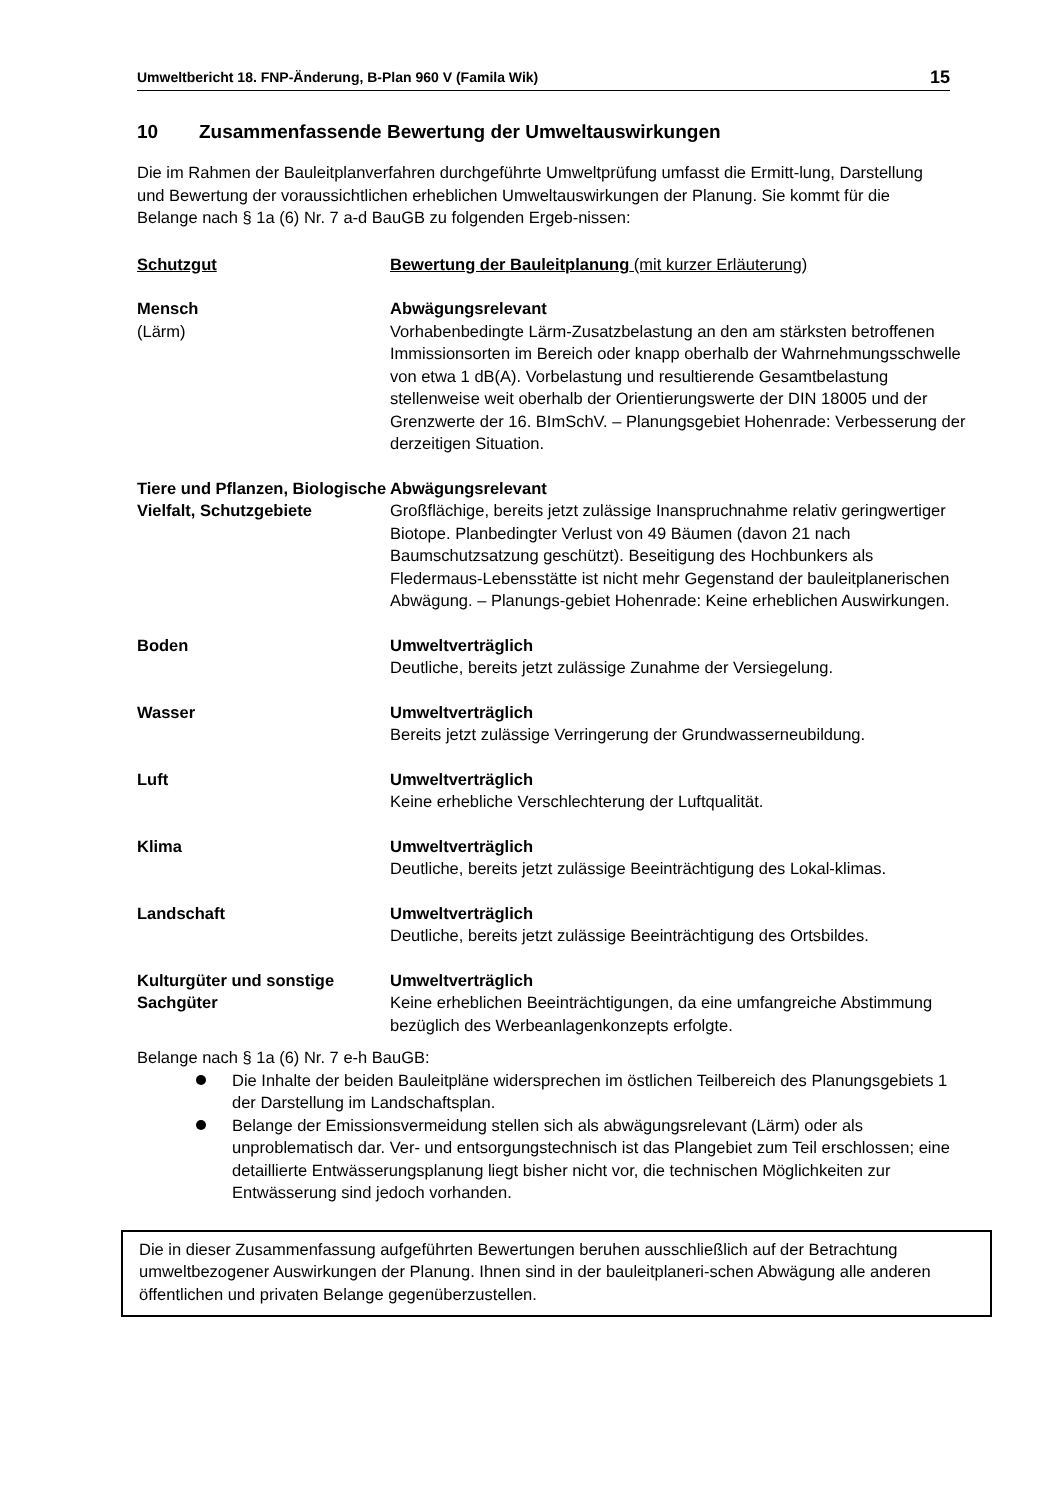Umweltbericht 18. FNP-Änderung, B-Plan 960 V (Famila Wik) 15
10 Zusammenfassende Bewertung der Umweltauswirkungen
Die im Rahmen der Bauleitplanverfahren durchgeführte Umweltprüfung umfasst die Ermitt-lung, Darstellung und Bewertung der voraussichtlichen erheblichen Umweltauswirkungen der Planung. Sie kommt für die Belange nach § 1a (6) Nr. 7 a-d BauGB zu folgenden Ergeb-nissen:
| Schutzgut | Bewertung der Bauleitplanung (mit kurzer Erläuterung) |
| Mensch (Lärm) | Abwägungsrelevant Vorhabenbedingte Lärm-Zusatzbelastung an den am stärksten betroffenen Immissionsorten im Bereich oder knapp oberhalb der Wahrnehmungsschwelle von etwa 1 dB(A). Vorbelastung und resultierende Gesamtbelastung stellenweise weit oberhalb der Orientierungswerte der DIN 18005 und der Grenzwerte der 16. BImSchV. – Planungsgebiet Hohenrade: Verbesserung der derzeitigen Situation. |
| Tiere und Pflanzen, Biologische Vielfalt, Schutzgebiete | Abwägungsrelevant Großflächige, bereits jetzt zulässige Inanspruchnahme relativ geringwertiger Biotope. Planbedingter Verlust von 49 Bäumen (davon 21 nach Baumschutzsatzung geschützt). Beseitigung des Hochbunkers als Fledermaus-Lebensstätte ist nicht mehr Gegenstand der bauleitplanerischen Abwägung. – Planungs-gebiet Hohenrade: Keine erheblichen Auswirkungen. |
| Boden | Umweltverträglich Deutliche, bereits jetzt zulässige Zunahme der Versiegelung. |
| Wasser | Umweltverträglich Bereits jetzt zulässige Verringerung der Grundwasserneubildung. |
| Luft | Umweltverträglich Keine erhebliche Verschlechterung der Luftqualität. |
| Klima | Umweltverträglich Deutliche, bereits jetzt zulässige Beeinträchtigung des Lokal-klimas. |
| Landschaft | Umweltverträglich Deutliche, bereits jetzt zulässige Beeinträchtigung des Ortsbildes. |
| Kulturgüter und sonstige Sachgüter | Umweltverträglich Keine erheblichen Beeinträchtigungen, da eine umfangreiche Abstimmung bezüglich des Werbeanlagenkonzepts erfolgte. |
Belange nach § 1a (6) Nr. 7 e-h BauGB:
Die Inhalte der beiden Bauleitpläne widersprechen im östlichen Teilbereich des Planungsgebiets 1 der Darstellung im Landschaftsplan.
Belange der Emissionsvermeidung stellen sich als abwägungsrelevant (Lärm) oder als unproblematisch dar. Ver- und entsorgungstechnisch ist das Plangebiet zum Teil erschlossen; eine detaillierte Entwässerungsplanung liegt bisher nicht vor, die technischen Möglichkeiten zur Entwässerung sind jedoch vorhanden.
Die in dieser Zusammenfassung aufgeführten Bewertungen beruhen ausschließlich auf der Betrachtung umweltbezogener Auswirkungen der Planung. Ihnen sind in der bauleitplaneri-schen Abwägung alle anderen öffentlichen und privaten Belange gegenüberzustellen.